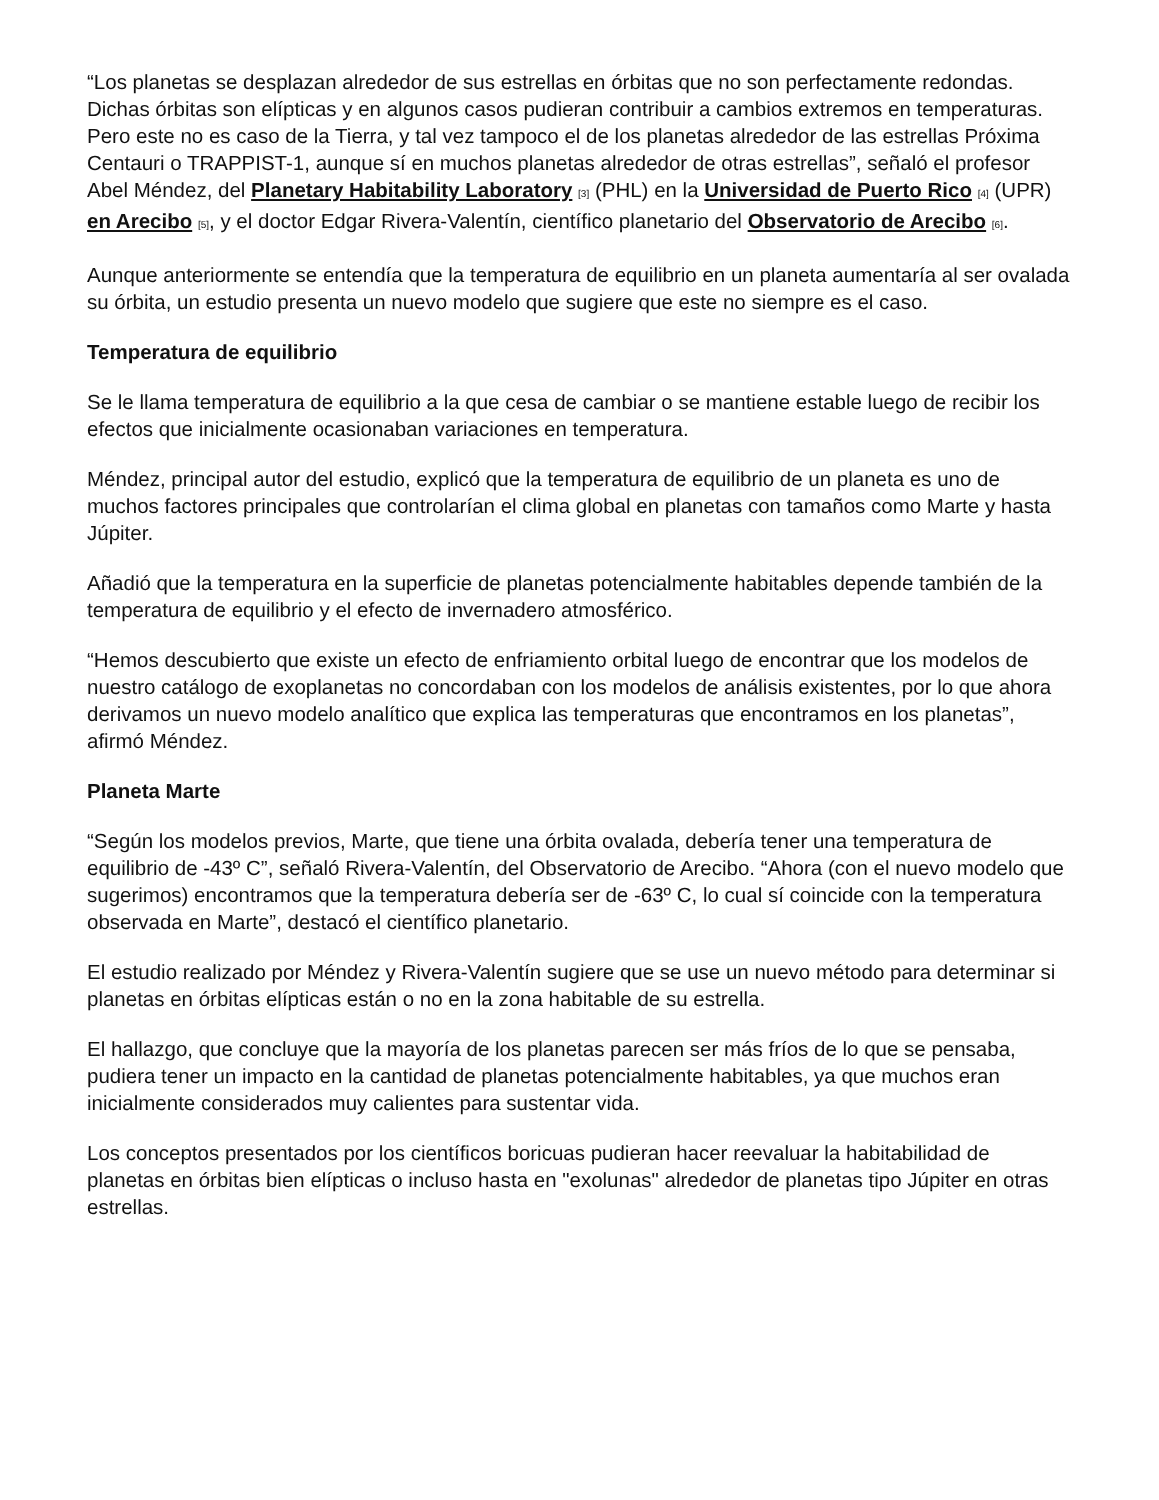“Los planetas se desplazan alrededor de sus estrellas en órbitas que no son perfectamente redondas. Dichas órbitas son elípticas y en algunos casos pudieran contribuir a cambios extremos en temperaturas. Pero este no es caso de la Tierra, y tal vez tampoco el de los planetas alrededor de las estrellas Próxima Centauri o TRAPPIST-1, aunque sí en muchos planetas alrededor de otras estrellas”, señaló el profesor Abel Méndez, del Planetary Habitability Laboratory [3] (PHL) en la Universidad de Puerto Rico [4] (UPR) en Arecibo [5], y el doctor Edgar Rivera-Valentín, científico planetario del Observatorio de Arecibo [6].
Aunque anteriormente se entendía que la temperatura de equilibrio en un planeta aumentaría al ser ovalada su órbita, un estudio presenta un nuevo modelo que sugiere que este no siempre es el caso.
Temperatura de equilibrio
Se le llama temperatura de equilibrio a la que cesa de cambiar o se mantiene estable luego de recibir los efectos que inicialmente ocasionaban variaciones en temperatura.
Méndez, principal autor del estudio, explicó que la temperatura de equilibrio de un planeta es uno de muchos factores principales que controlarían el clima global en planetas con tamaños como Marte y hasta Júpiter.
Añadió que la temperatura en la superficie de planetas potencialmente habitables depende también de la temperatura de equilibrio y el efecto de invernadero atmosférico.
“Hemos descubierto que existe un efecto de enfriamiento orbital luego de encontrar que los modelos de nuestro catálogo de exoplanetas no concordaban con los modelos de análisis existentes, por lo que ahora derivamos un nuevo modelo analítico que explica las temperaturas que encontramos en los planetas”, afirmó Méndez.
Planeta Marte
“Según los modelos previos, Marte, que tiene una órbita ovalada, debería tener una temperatura de equilibrio de -43º C”, señaló Rivera-Valentín, del Observatorio de Arecibo. “Ahora (con el nuevo modelo que sugerimos) encontramos que la temperatura debería ser de -63º C, lo cual sí coincide con la temperatura observada en Marte”, destacó el científico planetario.
El estudio realizado por Méndez y Rivera-Valentín sugiere que se use un nuevo método para determinar si planetas en órbitas elípticas están o no en la zona habitable de su estrella.
El hallazgo, que concluye que la mayoría de los planetas parecen ser más fríos de lo que se pensaba, pudiera tener un impacto en la cantidad de planetas potencialmente habitables, ya que muchos eran inicialmente considerados muy calientes para sustentar vida.
Los conceptos presentados por los científicos boricuas pudieran hacer reevaluar la habitabilidad de planetas en órbitas bien elípticas o incluso hasta en "exolunas" alrededor de planetas tipo Júpiter en otras estrellas.